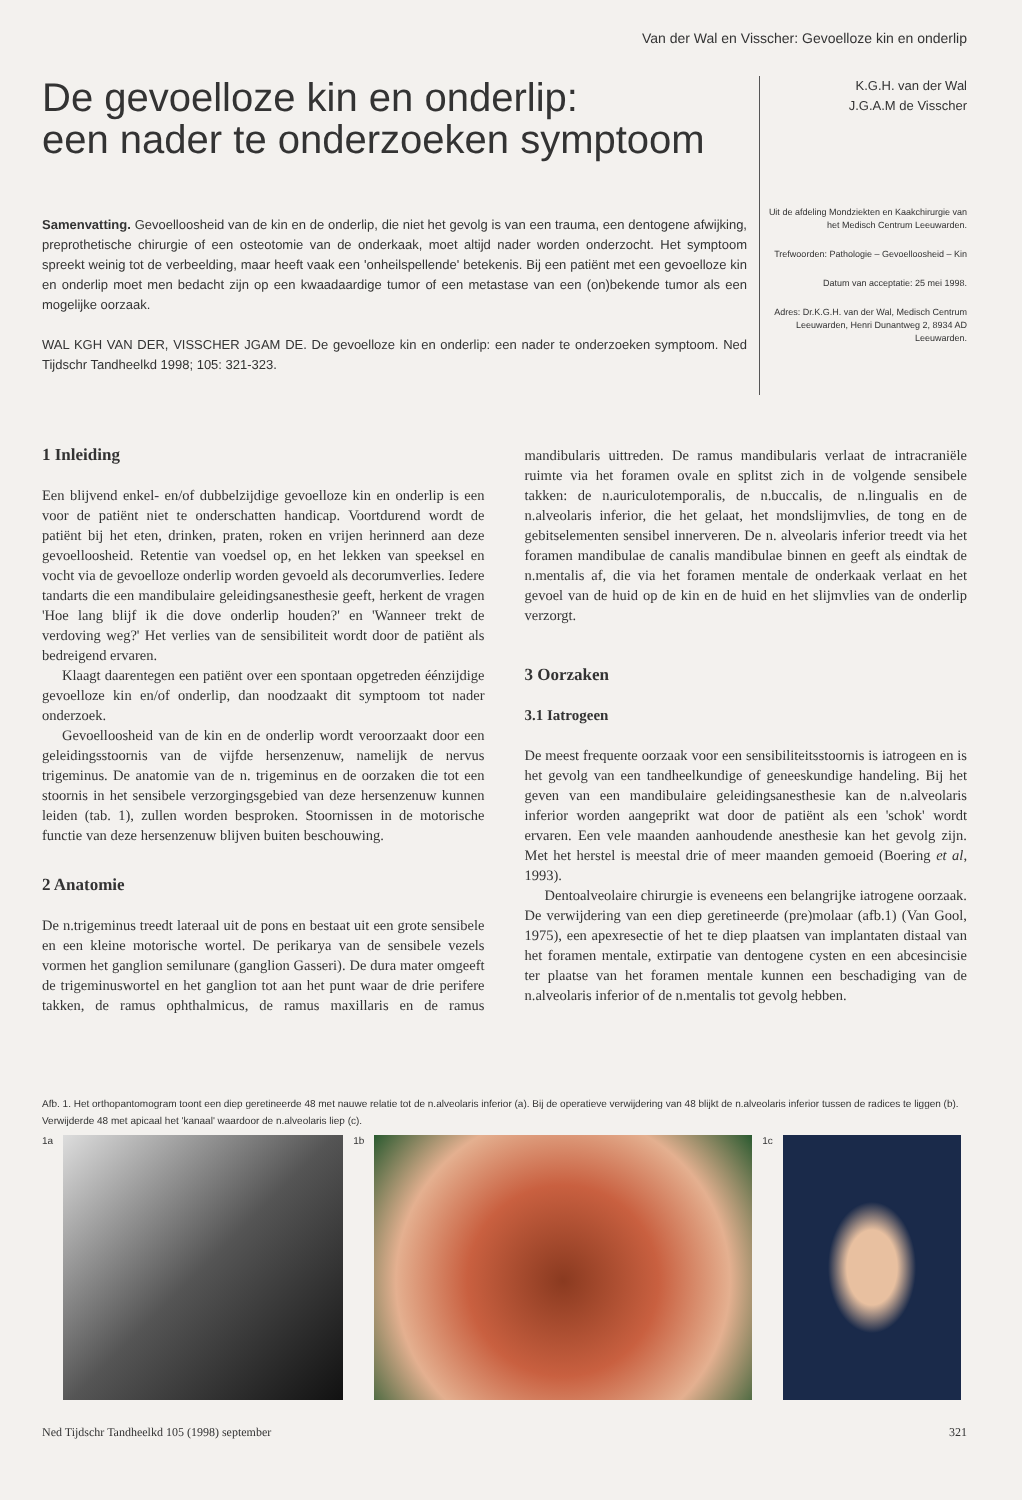Van der Wal en Visscher: Gevoelloze kin en onderlip
De gevoelloze kin en onderlip:
een nader te onderzoeken symptoom
Samenvatting. Gevoelloosheid van de kin en de onderlip, die niet het gevolg is van een trauma, een dentogene afwijking, preprothetische chirurgie of een osteotomie van de onderkaak, moet altijd nader worden onderzocht. Het symptoom spreekt weinig tot de verbeelding, maar heeft vaak een 'onheilspellende' betekenis. Bij een patiënt met een gevoelloze kin en onderlip moet men bedacht zijn op een kwaadaardige tumor of een metastase van een (on)bekende tumor als een mogelijke oorzaak.
WAL KGH VAN DER, VISSCHER JGAM DE. De gevoelloze kin en onderlip: een nader te onderzoeken symptoom. Ned Tijdschr Tandheelkd 1998; 105: 321-323.
K.G.H. van der Wal
J.G.A.M de Visscher
Uit de afdeling Mondziekten en Kaakchirurgie van het Medisch Centrum Leeuwarden.
Trefwoorden: Pathologie – Gevoelloosheid – Kin
Datum van acceptatie: 25 mei 1998.
Adres: Dr.K.G.H. van der Wal, Medisch Centrum Leeuwarden, Henri Dunantweg 2, 8934 AD Leeuwarden.
1 Inleiding
Een blijvend enkel- en/of dubbelzijdige gevoelloze kin en onderlip is een voor de patiënt niet te onderschatten handicap. Voortdurend wordt de patiënt bij het eten, drinken, praten, roken en vrijen herinnerd aan deze gevoelloosheid. Retentie van voedsel op, en het lekken van speeksel en vocht via de gevoelloze onderlip worden gevoeld als decorumverlies. Iedere tandarts die een mandibulaire geleidingsanesthesie geeft, herkent de vragen 'Hoe lang blijf ik die dove onderlip houden?' en 'Wanneer trekt de verdoving weg?' Het verlies van de sensibiliteit wordt door de patiënt als bedreigend ervaren.
Klaagt daarentegen een patiënt over een spontaan opgetreden éénzijdige gevoelloze kin en/of onderlip, dan noodzaakt dit symptoom tot nader onderzoek.
Gevoelloosheid van de kin en de onderlip wordt veroorzaakt door een geleidingsstoornis van de vijfde hersenzenuw, namelijk de nervus trigeminus. De anatomie van de n. trigeminus en de oorzaken die tot een stoornis in het sensibele verzorgingsgebied van deze hersenzenuw kunnen leiden (tab. 1), zullen worden besproken. Stoornissen in de motorische functie van deze hersenzenuw blijven buiten beschouwing.
2 Anatomie
De n.trigeminus treedt lateraal uit de pons en bestaat uit een grote sensibele en een kleine motorische wortel. De perikarya van de sensibele vezels vormen het ganglion semilunare (ganglion Gasseri). De dura mater omgeeft de trigeminuswortel en het ganglion tot aan het punt waar de drie perifere takken, de ramus ophthalmicus, de ramus maxillaris en de ramus mandibularis uittreden. De ramus mandibularis verlaat de intracraniële ruimte via het foramen ovale en splitst zich in de volgende sensibele takken: de n.auriculotemporalis, de n.buccalis, de n.lingualis en de n.alveolaris inferior, die het gelaat, het mondslijmvlies, de tong en de gebitselementen sensibel innerveren. De n. alveolaris inferior treedt via het foramen mandibulae de canalis mandibulae binnen en geeft als eindtak de n.mentalis af, die via het foramen mentale de onderkaak verlaat en het gevoel van de huid op de kin en de huid en het slijmvlies van de onderlip verzorgt.
3 Oorzaken
3.1 Iatrogeen
De meest frequente oorzaak voor een sensibiliteitsstoornis is iatrogeen en is het gevolg van een tandheelkundige of geneeskundige handeling. Bij het geven van een mandibulaire geleidingsanesthesie kan de n.alveolaris inferior worden aangeprikt wat door de patiënt als een 'schok' wordt ervaren. Een vele maanden aanhoudende anesthesie kan het gevolg zijn. Met het herstel is meestal drie of meer maanden gemoeid (Boering et al, 1993).
Dentoalveolaire chirurgie is eveneens een belangrijke iatrogene oorzaak. De verwijdering van een diep geretineerde (pre)molaar (afb.1) (Van Gool, 1975), een apexresectie of het te diep plaatsen van implantaten distaal van het foramen mentale, extirpatie van dentogene cysten en een abcesincisie ter plaatse van het foramen mentale kunnen een beschadiging van de n.alveolaris inferior of de n.mentalis tot gevolg hebben.
Afb. 1. Het orthopantomogram toont een diep geretineerde 48 met nauwe relatie tot de n.alveolaris inferior (a). Bij de operatieve verwijdering van 48 blijkt de n.alveolaris inferior tussen de radices te liggen (b). Verwijderde 48 met apicaal het 'kanaal' waardoor de n.alveolaris liep (c).
1a 1b 1c
Ned Tijdschr Tandheelkd 105 (1998) september 321